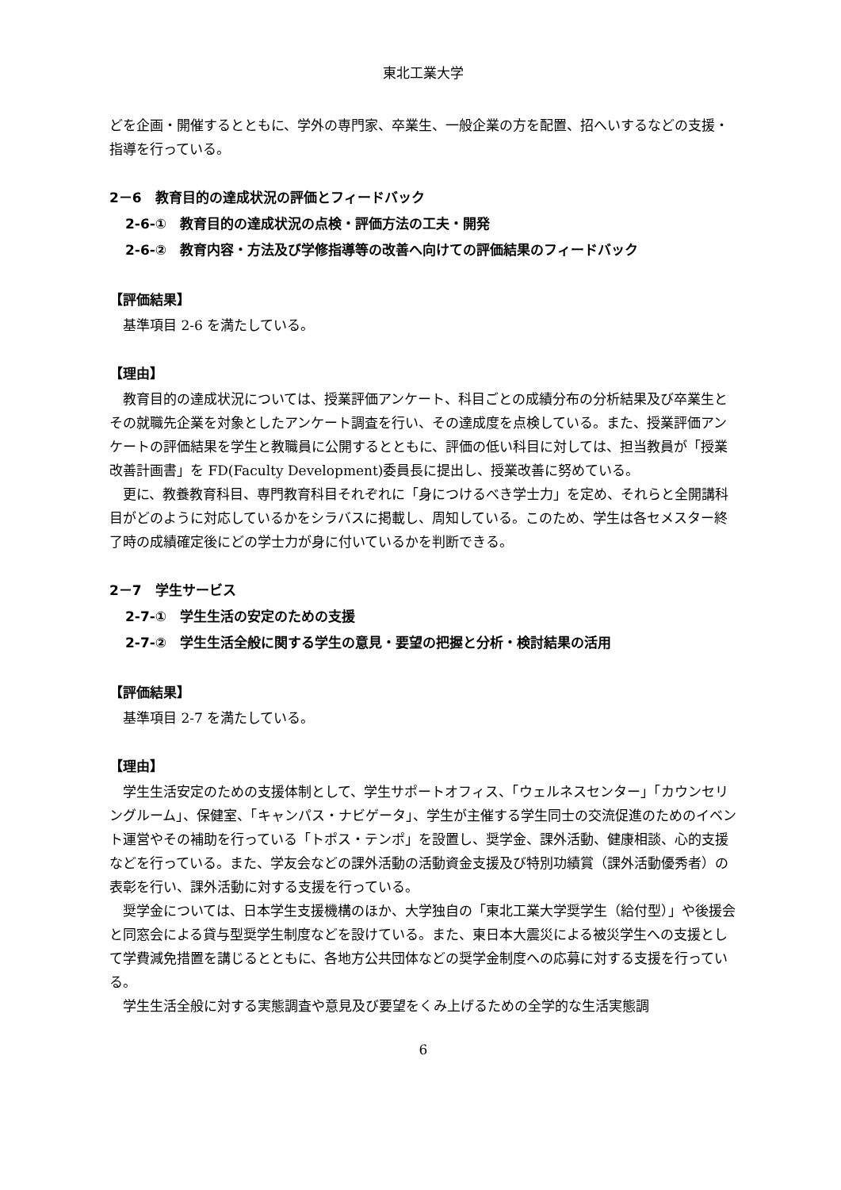東北工業大学
どを企画・開催するとともに、学外の専門家、卒業生、一般企業の方を配置、招へいするなどの支援・指導を行っている。
2－6　教育目的の達成状況の評価とフィードバック
2-6-①　教育目的の達成状況の点検・評価方法の工夫・開発
2-6-②　教育内容・方法及び学修指導等の改善へ向けての評価結果のフィードバック
【評価結果】
基準項目 2-6 を満たしている。
【理由】
教育目的の達成状況については、授業評価アンケート、科目ごとの成績分布の分析結果及び卒業生とその就職先企業を対象としたアンケート調査を行い、その達成度を点検している。また、授業評価アンケートの評価結果を学生と教職員に公開するとともに、評価の低い科目に対しては、担当教員が「授業改善計画書」を FD(Faculty Development)委員長に提出し、授業改善に努めている。
更に、教養教育科目、専門教育科目それぞれに「身につけるべき学士力」を定め、それらと全開講科目がどのように対応しているかをシラバスに掲載し、周知している。このため、学生は各セメスター終了時の成績確定後にどの学士力が身に付いているかを判断できる。
2－7　学生サービス
2-7-①　学生生活の安定のための支援
2-7-②　学生生活全般に関する学生の意見・要望の把握と分析・検討結果の活用
【評価結果】
基準項目 2-7 を満たしている。
【理由】
学生生活安定のための支援体制として、学生サポートオフィス、「ウェルネスセンター」「カウンセリングルーム」、保健室、「キャンパス・ナビゲータ」、学生が主催する学生同士の交流促進のためのイベント運営やその補助を行っている「トポス・テンポ」を設置し、奨学金、課外活動、健康相談、心的支援などを行っている。また、学友会などの課外活動の活動資金支援及び特別功績賞（課外活動優秀者）の表彰を行い、課外活動に対する支援を行っている。
奨学金については、日本学生支援機構のほか、大学独自の「東北工業大学奨学生（給付型）」や後援会と同窓会による貸与型奨学生制度などを設けている。また、東日本大震災による被災学生への支援として学費減免措置を講じるとともに、各地方公共団体などの奨学金制度への応募に対する支援を行っている。
学生生活全般に対する実態調査や意見及び要望をくみ上げるための全学的な生活実態調
6